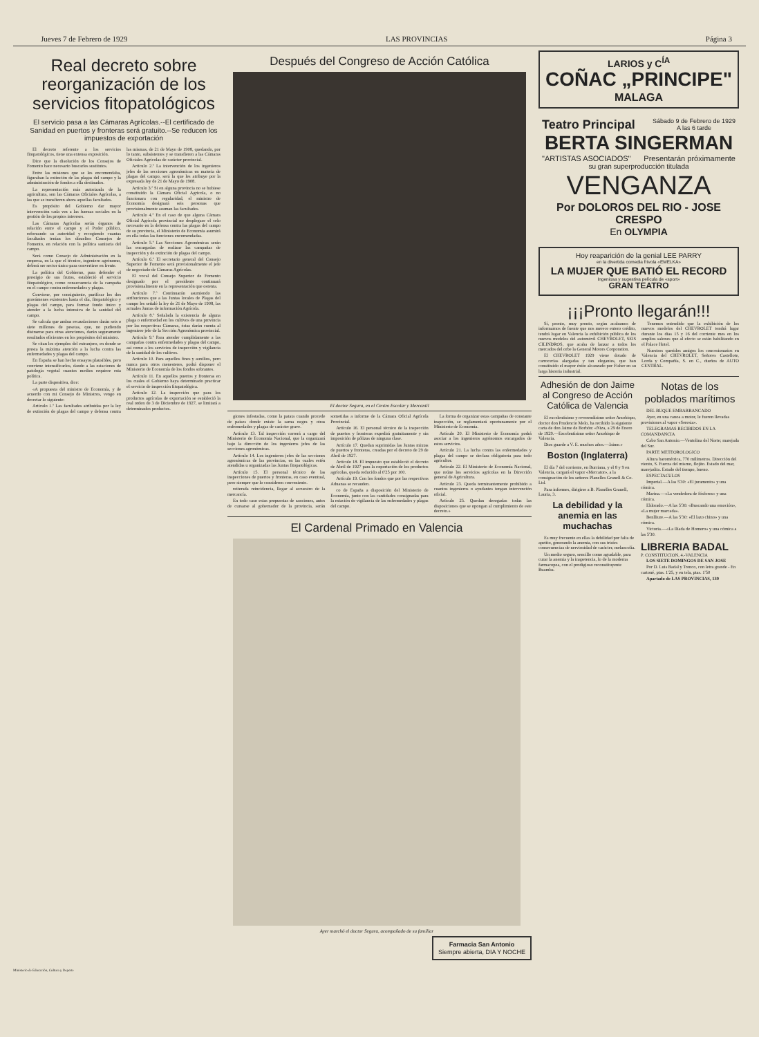Jueves 7 de Febrero de 1929 LAS PROVINCIAS Página 3
Real decreto sobre reorganización de los servicios fitopatológicos
El servicio pasa a las Cámaras Agrícolas.--El certificado de Sanidad en puertos y fronteras será gratuito.--Se reducen los impuestos de exportación
El decreto referente a los servicios fitopatológicos, tiene una extensa exposición.
Dice que la disolución de los Consejos de Fomento hace necesario buscarles sustitutos.
Entre las misiones que se les encomendaba, figuraban la extinción de las plagas del campo y la administración de fondos a ella destinados.
La representación más autorizada de la agricultura, son las Cámaras Oficiales Agrícolas, a las que se transfieren ahora aquellas facultades.
Es propósito del Gobierno dar mayor intervención cada vez a las fuerzas sociales en la gestión de los propios intereses.
Las Cámaras Agrícolas serán órganos de relación entre el campo y el Poder público, reforzando su autoridad y recogiendo cuantas facultades tenían los disueltos Consejos de Fomento, en relación con la política sanitaria del campo.
Será como Consejo de Administración en la empresa, en la que el técnico, ingeniero agrónomo, deberá ser sector único para convertirse en frente.
La política del Gobierno, para defender el prestigio de sus frutos, estableció el servicio fitopatológico, como consecuencia de la campaña en el campo contra enfermedades y plagas.
Conviene, por consiguiente, purificar los dos gravámenes existentes hasta el día, fitopatológico y plagas del campo, para formar fondo único y atender a la lucha intensiva de la sanidad del campo.
Se calcula que ambas recaudaciones darán seis o siete millones de pesetas, que, no pudiendo distraerse para otras atenciones, darán seguramente resultados eficientes en los propósitos del ministro.
Se citan los ejemplos del extranjero, en donde se presta la máxima atención a la lucha contra las enfermedades y plagas del campo.
En España se han hecho ensayos plausibles, pero conviene intensificarlos, dando a las estaciones de patología vegetal cuantos medios requiere esta política.
La parte dispositiva, dice:
«A propuesta del ministro de Economía, y de acuerdo con mi Consejo de Ministros, vengo en decretar lo siguiente:
Artículo 1.º Las facultades atribuídas por la ley de extinción de plagas del campo y defensa contra las mismas, de 21 de Mayo de 1908, quedando, por lo tanto, subsistentes y se transfieren a las Cámaras Oficiales Agrícolas de carácter provincial.
Artículo 2.º La intervención de los ingenieros jefes de las secciones agronómicas en materia de plagas del campo, será la que les atribuye por la expresada ley de 21 de Mayo de 1908.
Artículo 3.º Si en alguna provincia no se hubiese constituído la Cámara Oficial Agrícola, o no funcionara con regularidad, el ministro de Economía designará seis personas que provisionalmente asuman las facultades.
Artículo 4.º En el caso de que alguna Cámara Oficial Agrícola provincial no desplegase el celo necesario en la defensa contra las plagas del campo de su provincia, el Ministerio de Economía asumirá en ella todas las funciones encomendadas.
Artículo 5.º Las Secciones Agronómicas serán las encargadas de realizar las campañas de inspección y de extinción de plagas del campo.
Artículo 6.º El secretario general del Consejo Superior de Fomento será provisionalmente el jefe de negociado de Cámaras Agrícolas.
El vocal del Consejo Superior de Fomento designado por el presidente continuará provisionalmente en la representación que ostenta.
Artículo 7.º Continuarán asumiendo las atribuciones que a las Juntas locales de Plagas del campo les señaló la ley de 21 de Mayo de 1908, las actuales Juntas de información Agrícola.
Artículo 8.º Señalada la existencia de alguna plaga o enfermedad en los cultivos de una provincia por las respectivas Cámaras, éstas darán cuenta al ingeniero jefe de la Sección Agronómica provincial.
Artículo 9.º Para atender cumplidamente a las campañas contra enfermedades y plagas del campo, así como a los servicios de inspección y vigilancia de la sanidad de los cultivos.
Artículo 10. Para aquellos fines y auxilios, pero nunca para otros menesteres, podrá disponer el Ministerio de Economía de los fondos sobrantes.
Artículo 11. En aquellos puertos y fronteras en los cuales el Gobierno haya determinado practicar el servicio de inspección fitopatológica.
Artículo 12. La inspección que para los productos agrícolas de exportación se estableció la real orden de 3 de Diciembre de 1927, se limitará a determinados productos.
Después del Congreso de Acción Católica
El doctor Segura, en el Centro Escolar y Mercantil
giones infestadas, como la patata cuando procede de países donde existe la sarna negra y otras enfermedades y plagas de carácter grave.
Artículo 13. Tal inspección correrá a cargo del Ministerio de Economía Nacional, que la organizará bajo la dirección de los ingenieros jefes de las secciones agronómicas.
Artículo 14. Los ingenieros jefes de las secciones agronómicas de las provincias, en las cuales estén atendidas u organizadas las Juntas fitopatológicas.
Artículo 15. El personal técnico de las inspecciones de puertos y fronteras, en caso eventual, pero siempre que lo consideren conveniente.
reiterada reincidencia, llegar al secuestro de la mercancía.
En todo caso estas propuestas de sanciones, antes de cursarse al gobernador de la provincia, serán sometidas a informe de la Cámara Oficial Agrícola Provincial.
Artículo 16. El personal técnico de la inspección de puertos y fronteras expedirá gratuitamente y sin imposición de pólizas de ninguna clase.
Artículo 17. Quedan suprimidas las Juntas mixtas de puertos y fronteras, creadas por el decreto de 29 de Abril de 1927.
Artículo 18. El impuesto que estableció el decreto de Abril de 1927 para la exportación de los productos agrícolas, queda reducido al 0'25 por 100.
Artículo 19. Con los fondos que por las respectivas Aduanas se recauden.
co de España a disposición del Ministerio de Economía, junto con las cantidades consignadas para la estación de vigilancia de las enfermedades y plagas del campo.
La forma de organizar estas campañas de constante inspección, se reglamentará oportunamente por el Ministerio de Economía.
Artículo 20. El Ministerio de Economía podrá asociar a los ingenieros agrónomos encargados de estos servicios.
Artículo 21. La lucha contra las enfermedades y plagas del campo se declara obligatoria para todo agricultor.
Artículo 22. El Ministerio de Economía Nacional, que reúne los servicios agrícolas en la Dirección general de Agricultura.
Artículo 23. Queda terminantemente prohibido a cuantos ingenieros o ayudantes tengan intervención oficial.
Artículo 25. Quedan derogadas todas las disposiciones que se opongan al cumplimiento de este decreto.»
El Cardenal Primado en Valencia
Ayer marchó el doctor Segura, acompañado de su familiar
Farmacia San Antonio
Siempre abierta, DIA Y NOCHE
LARIOS y C<sup>ÍA</sup>
COÑAC „PRINCIPE"
MALAGA
Teatro Principal Sábado 9 de Febrero de 1929
A las 6 tarde
BERTA SINGERMAN
"ARTISTAS ASOCIADOS" Presentarán próximamente
su gran superproducción titulada
VENGANZA
Por DOLOROS DEL RIO - JOSE CRESPO
En OLYMPIA
Hoy reaparición de la genial LEE PARRY
en la divertida comedia frívola «EMELKA»
LA MUJER QUE BATIÓ EL RECORD
Ingeniosa y sugestiva película de «sport»
GRAN TEATRO
¡¡¡Pronto llegarán!!!
Sí, pronto, muy pronto, según acabamos de informarnos de fuente que nos merece entero crédito, tendrá lugar en Valencia la exhibición pública de los nuevos modelos del automóvil CHEVROLET, SEIS CILINDROS, que acaba de lanzar a todos los mercados del orbe la General Motors Corporation.
El CHEVROLET 1929 viene dotado de carrocerías alargadas y tan elegantes, que han constituído el mayor éxito alcanzado por Fisher en su larga historia industrial.
Tenemos entendido que la exhibición de los nuevos modelos del CHEVROLET tendrá lugar durante los días 15 y 16 del corriente mes en los amplios salones que al efecto se están habilitando en el Palace Hotel.
Nuestros queridos amigos los concesionarios en Valencia del CHEVROLET, Señores Castellote, Lorda y Compañía, S. en C., dueños de AUTO CENTRAL.
Adhesión de don Jaime al Congreso de Acción Católica de Valencia
El excelentísimo y reverendísimo señor Arzobispo, doctor don Prudencio Melo, ha recibido la siguiente carta de don Jaime de Borbón: «Niza, a 29 de Enero de 1929.—Excelentísimo señor Arzobispo de Valencia.
Dios guarde a V. E. muchos años.—Jaime.»
Boston (Inglaterra)
El día 7 del corriente, en Burriana, y el 8 y 9 en Valencia, cargará el vapor «Mercator», a la consignación de los señores Planelles Granell & Co. Ltd.
Para informes, dirigirse a B. Planelles Granell, Lauria, 3.
La debilidad y la anemia en las muchachas
Es muy frecuente en ellas la debilidad por falta de apetito, generando la anemia, con sus tristes consecuencias de nerviosidad de carácter, melancolía.
Un medio seguro, sencillo como agradable, para curar la anemia y la inapetencia, lo de la moderna farmacopea, con el prodigioso reconstituyente Ruamba.
Notas de los poblados marítimos
DEL BUQUE EMBARRANCADO
Ayer, en una canoa a motor, le fueron llevadas provisiones al vapor «Seresia».
TELEGRAMAS RECIBIDOS EN LA COMANDANCIA
Cabo San Antonio.—Ventolina del Norte; marejada del Sur.
PARTE METEOROLOGICO
Altura barométrica, 770 milímetros. Dirección del viento, S. Fuerza del mismo, flojito. Estado del mar, marejadita. Estado del tiempo, bueno.
ESPECTACULOS
Imperial.—A las 5'30: «El juramento» y una cómica.
Marina.—«La vendedora de fósforos» y una cómica.
Eldorado.—A las 5'30: «Buscando una emoción», «La mujer marcada».
Benlliure.—A las 5'30: «El lazo chino» y una cómica.
Victoria.—«La Ilíada de Homero» y una cómica a las 5'30.
LIBRERIA BADAL
P. CONSTITUCION, 4.-VALENCIA
LOS SIETE DOMINGOS DE SAN JOSE
Por D. Luis Badal y Trenco, con letra grande - En cartoné, ptas. 1'25, y en tela, ptas. 1'50
Apartado de LAS PROVINCIAS, 139
Ministerio de Educación, Cultura y Deporte